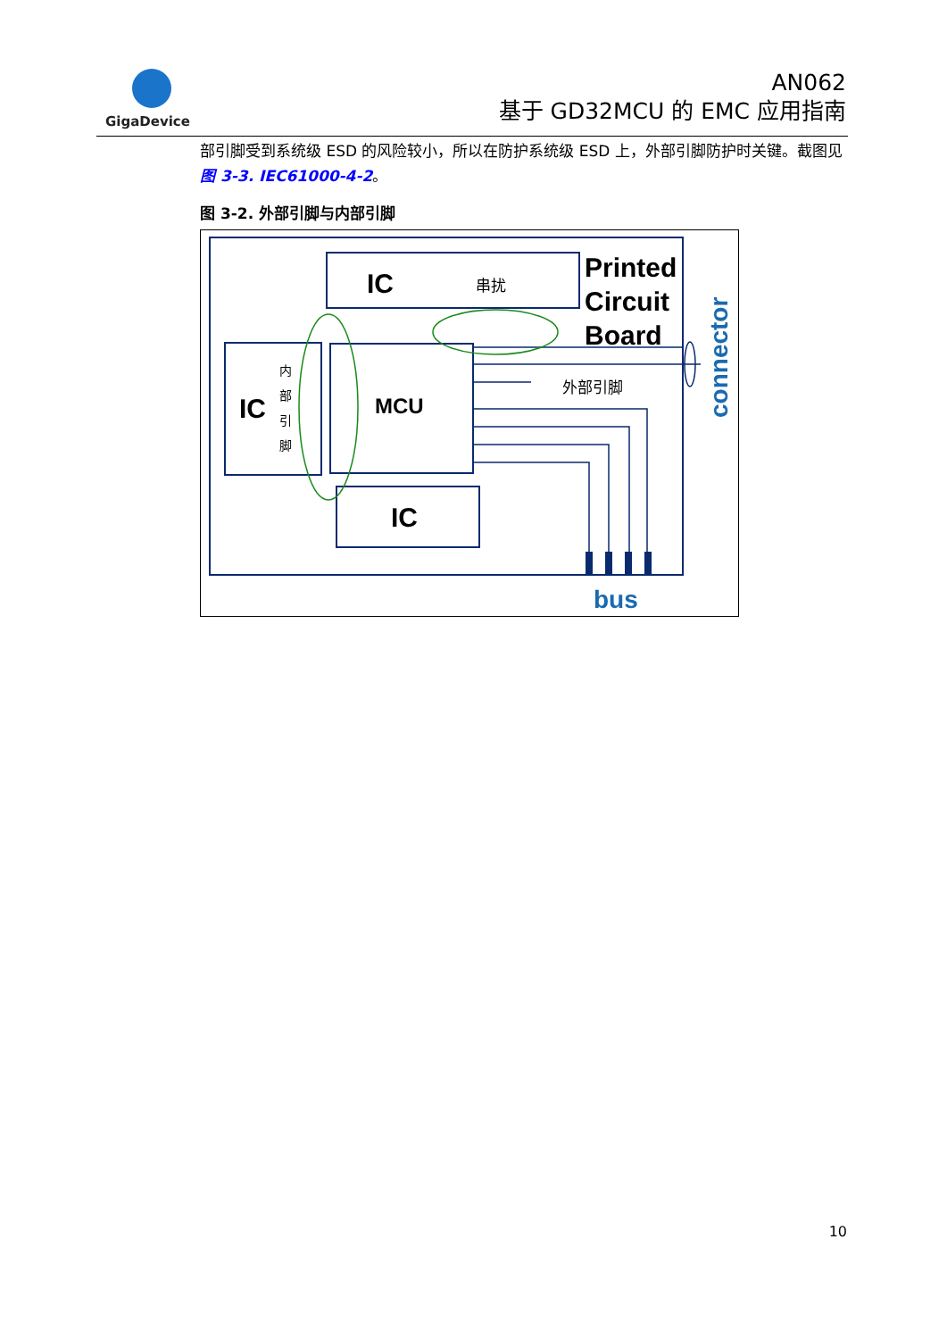GigaDevice
AN062
基于 GD32MCU 的 EMC 应用指南
部引脚受到系统级 ESD 的风险较小，所以在防护系统级 ESD 上，外部引脚防护时关键。截图见图 3-3. IEC61000-4-2。
图 3-2. 外部引脚与内部引脚
IC
串扰
IC
内
部
引
脚
MCU
IC
Printed
Circuit
Board
外部引脚
connector
bus
10